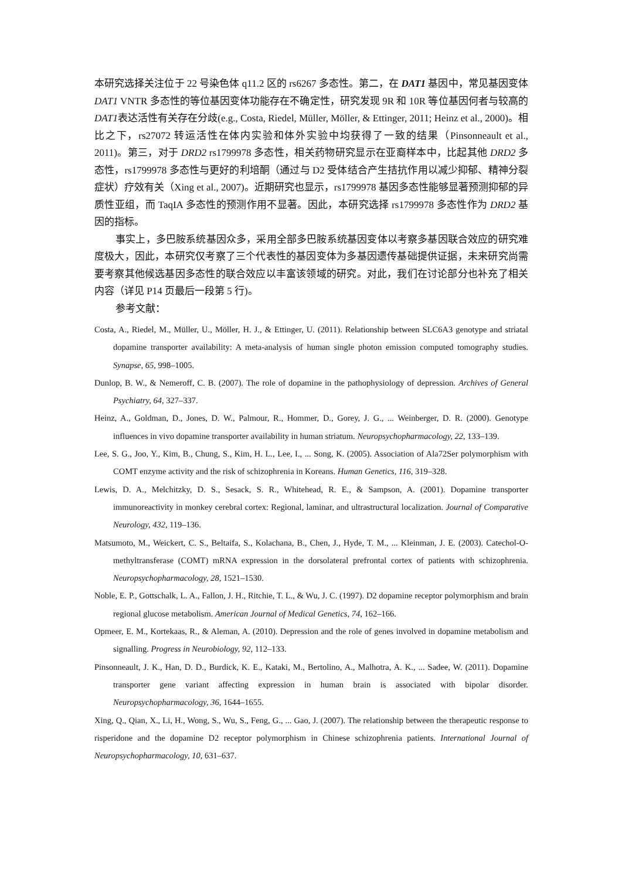本研究选择关注位于 22 号染色体 q11.2 区的 rs6267 多态性。第二，在 DAT1 基因中，常见基因变体 DAT1 VNTR 多态性的等位基因变体功能存在不确定性，研究发现 9R 和 10R 等位基因何者与较高的DAT1表达活性有关存在分歧(e.g., Costa, Riedel, Müller, Möller, & Ettinger, 2011; Heinz et al., 2000)。相比之下，rs27072 转运活性在体内实验和体外实验中均获得了一致的结果（Pinsonneault et al., 2011)。第三，对于 DRD2 rs1799978 多态性，相关药物研究显示在亚裔样本中，比起其他 DRD2 多态性，rs1799978 多态性与更好的利培酮（通过与 D2 受体结合产生拮抗作用以减少抑郁、精神分裂症状）疗效有关（Xing et al., 2007)。近期研究也显示，rs1799978 基因多态性能够显著预测抑郁的异质性亚组，而 TaqIA 多态性的预测作用不显著。因此，本研究选择 rs1799978 多态性作为 DRD2 基因的指标。
事实上，多巴胺系统基因众多，采用全部多巴胺系统基因变体以考察多基因联合效应的研究难度极大，因此，本研究仅考察了三个代表性的基因变体为多基因遗传基础提供证据，未来研究尚需要考察其他候选基因多态性的联合效应以丰富该领域的研究。对此，我们在讨论部分也补充了相关内容（详见 P14 页最后一段第 5 行)。
参考文献：
Costa, A., Riedel, M., Müller, U., Möller, H. J., & Ettinger, U. (2011). Relationship between SLC6A3 genotype and striatal dopamine transporter availability: A meta-analysis of human single photon emission computed tomography studies. Synapse, 65, 998–1005.
Dunlop, B. W., & Nemeroff, C. B. (2007). The role of dopamine in the pathophysiology of depression. Archives of General Psychiatry, 64, 327–337.
Heinz, A., Goldman, D., Jones, D. W., Palmour, R., Hommer, D., Gorey, J. G., ... Weinberger, D. R. (2000). Genotype influences in vivo dopamine transporter availability in human striatum. Neuropsychopharmacology, 22, 133–139.
Lee, S. G., Joo, Y., Kim, B., Chung, S., Kim, H. L., Lee, I., ... Song, K. (2005). Association of Ala72Ser polymorphism with COMT enzyme activity and the risk of schizophrenia in Koreans. Human Genetics, 116, 319–328.
Lewis, D. A., Melchitzky, D. S., Sesack, S. R., Whitehead, R. E., & Sampson, A. (2001). Dopamine transporter immunoreactivity in monkey cerebral cortex: Regional, laminar, and ultrastructural localization. Journal of Comparative Neurology, 432, 119–136.
Matsumoto, M., Weickert, C. S., Beltaifa, S., Kolachana, B., Chen, J., Hyde, T. M., ... Kleinman, J. E. (2003). Catechol-O-methyltransferase (COMT) mRNA expression in the dorsolateral prefrontal cortex of patients with schizophrenia. Neuropsychopharmacology, 28, 1521–1530.
Noble, E. P., Gottschalk, L. A., Fallon, J. H., Ritchie, T. L., & Wu, J. C. (1997). D2 dopamine receptor polymorphism and brain regional glucose metabolism. American Journal of Medical Genetics, 74, 162–166.
Opmeer, E. M., Kortekaas, R., & Aleman, A. (2010). Depression and the role of genes involved in dopamine metabolism and signalling. Progress in Neurobiology, 92, 112–133.
Pinsonneault, J. K., Han, D. D., Burdick, K. E., Kataki, M., Bertolino, A., Malhotra, A. K., ... Sadee, W. (2011). Dopamine transporter gene variant affecting expression in human brain is associated with bipolar disorder. Neuropsychopharmacology, 36, 1644–1655.
Xing, Q., Qian, X., Li, H., Wong, S., Wu, S., Feng, G., ... Gao, J. (2007). The relationship between the therapeutic response to risperidone and the dopamine D2 receptor polymorphism in Chinese schizophrenia patients. International Journal of Neuropsychopharmacology, 10, 631–637.